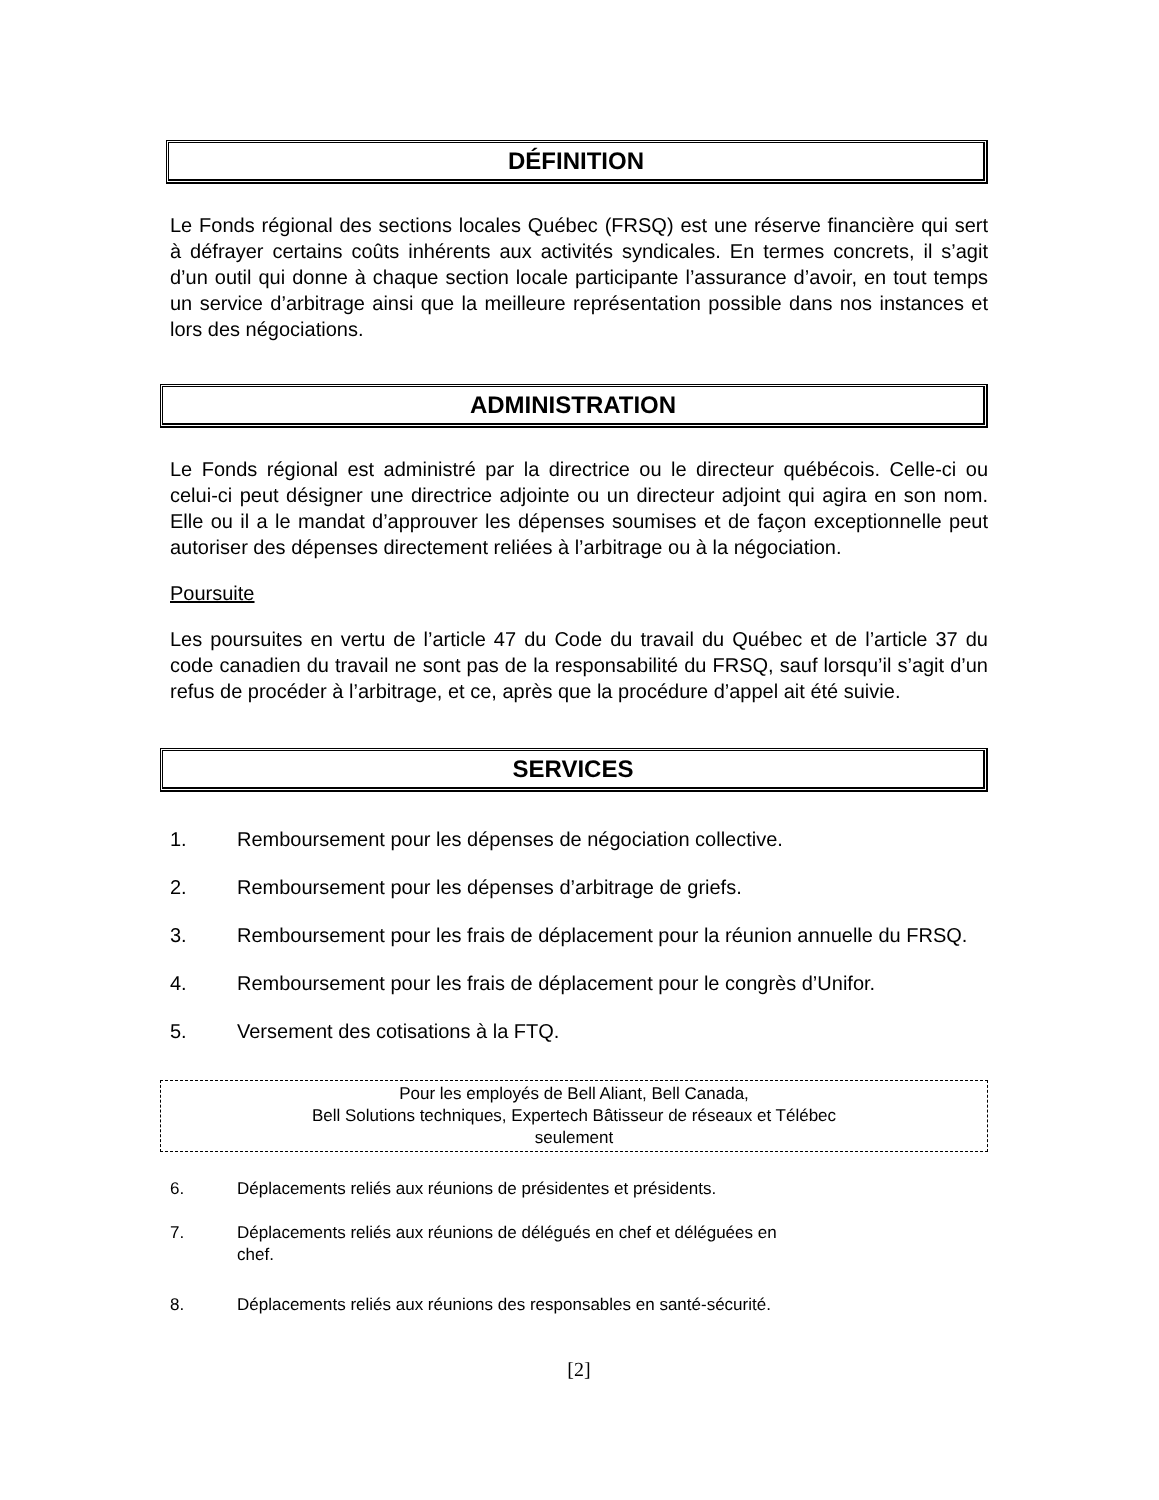DÉFINITION
Le Fonds régional des sections locales Québec (FRSQ) est une réserve financière qui sert à défrayer certains coûts inhérents aux activités syndicales. En termes concrets, il s’agit d’un outil qui donne à chaque section locale participante l’assurance d’avoir, en tout temps un service d’arbitrage ainsi que la meilleure représentation possible dans nos instances et lors des négociations.
ADMINISTRATION
Le Fonds régional est administré par la directrice ou le directeur québécois. Celle-ci ou celui-ci peut désigner une directrice adjointe ou un directeur adjoint qui agira en son nom. Elle ou il a le mandat d’approuver les dépenses soumises et de façon exceptionnelle peut autoriser des dépenses directement reliées à l’arbitrage ou à la négociation.
Poursuite
Les poursuites en vertu de l’article 47 du Code du travail du Québec et de l’article 37 du code canadien du travail ne sont pas de la responsabilité du FRSQ, sauf lorsqu’il s’agit d’un refus de procéder à l’arbitrage, et ce, après que la procédure d’appel ait été suivie.
SERVICES
1. Remboursement pour les dépenses de négociation collective.
2. Remboursement pour les dépenses d’arbitrage de griefs.
3. Remboursement pour les frais de déplacement pour la réunion annuelle du FRSQ.
4. Remboursement pour les frais de déplacement pour le congrès d’Unifor.
5. Versement des cotisations à la FTQ.
Pour les employés de Bell Aliant, Bell Canada,
Bell Solutions techniques, Expertech Bâtisseur de réseaux et Télébec
seulement
6. Déplacements reliés aux réunions de présidentes et présidents.
7. Déplacements reliés aux réunions de délégués en chef et déléguées en
chef.
8. Déplacements reliés aux réunions des responsables en santé-sécurité.
[2]